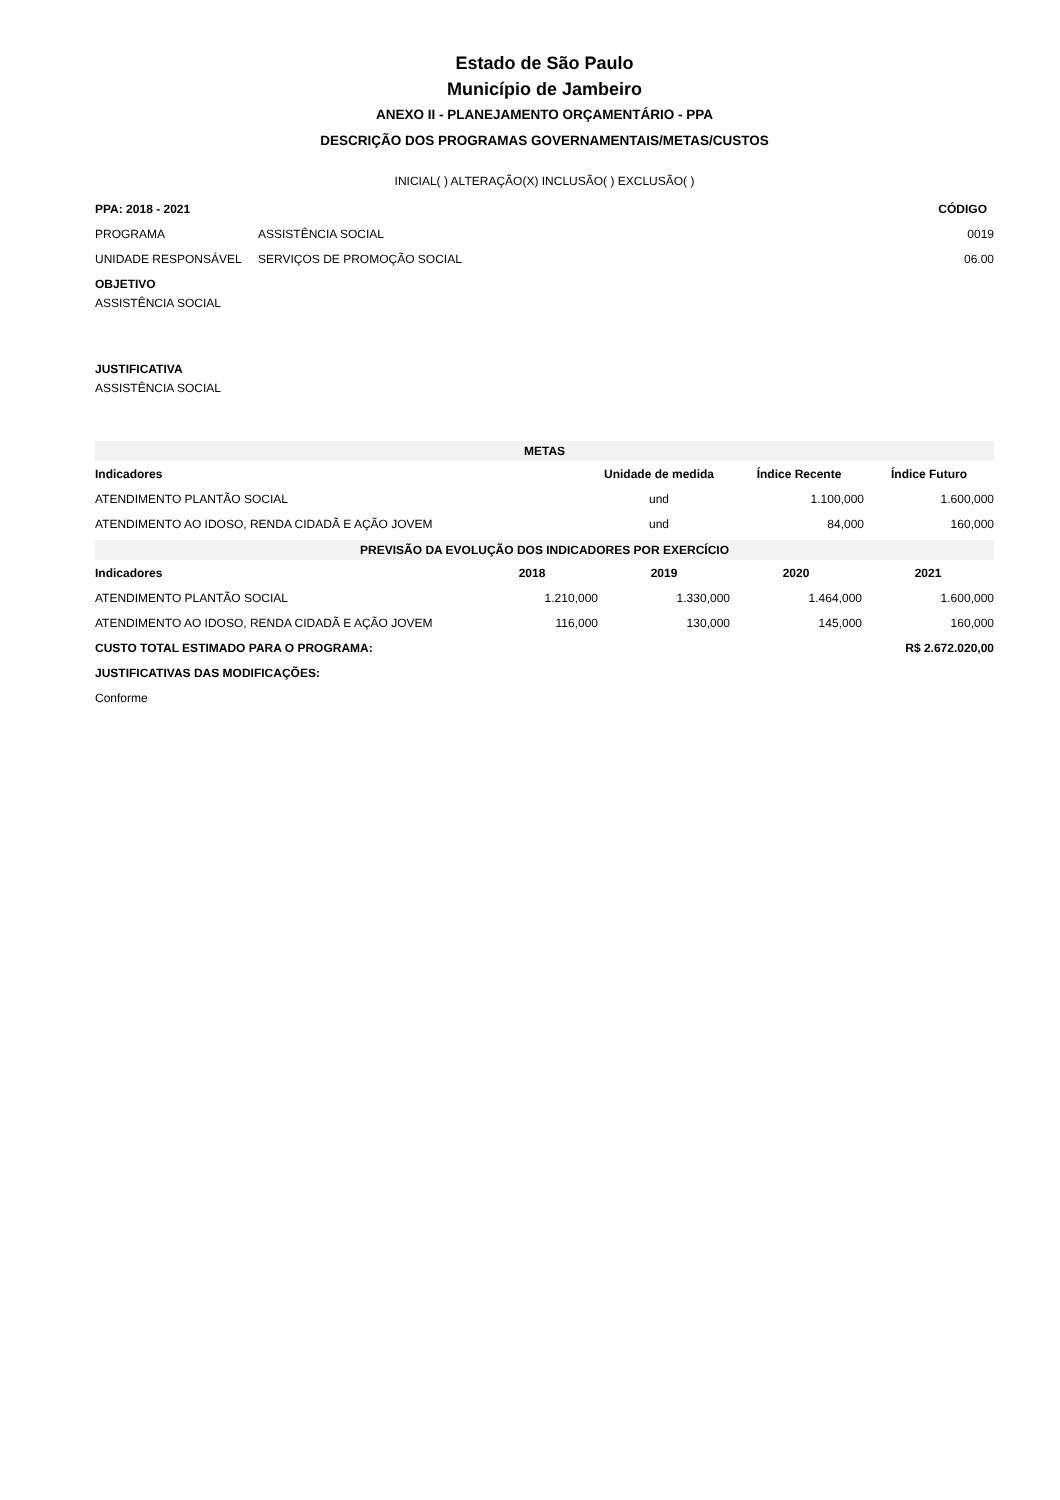Estado de São Paulo
Município de Jambeiro
ANEXO II - PLANEJAMENTO ORÇAMENTÁRIO - PPA
DESCRIÇÃO DOS PROGRAMAS GOVERNAMENTAIS/METAS/CUSTOS
INICIAL( ) ALTERAÇÃO(X) INCLUSÃO( ) EXCLUSÃO( )
| PPA: 2018 - 2021 | | CÓDIGO |
| --- | --- | --- |
| PROGRAMA | ASSISTÊNCIA SOCIAL | 0019 |
| UNIDADE RESPONSÁVEL | SERVIÇOS DE PROMOÇÃO SOCIAL | 06.00 |
| OBJETIVO | | |
| ASSISTÊNCIA SOCIAL | | |
| JUSTIFICATIVA | | |
| ASSISTÊNCIA SOCIAL | | |
| METAS | | | |
| Indicadores | Unidade de medida | Índice Recente | Índice Futuro |
| ATENDIMENTO PLANTÃO SOCIAL | und | 1.100,000 | 1.600,000 |
| ATENDIMENTO AO IDOSO, RENDA CIDADÃ E AÇÃO JOVEM | und | 84,000 | 160,000 |
| PREVISÃO DA EVOLUÇÃO DOS INDICADORES POR EXERCÍCIO | | | | |
| Indicadores | 2018 | 2019 | 2020 | 2021 |
| ATENDIMENTO PLANTÃO SOCIAL | 1.210,000 | 1.330,000 | 1.464,000 | 1.600,000 |
| ATENDIMENTO AO IDOSO, RENDA CIDADÃ E AÇÃO JOVEM | 116,000 | 130,000 | 145,000 | 160,000 |
| CUSTO TOTAL ESTIMADO PARA O PROGRAMA: | | | R$ 2.672.020,00 | |
| JUSTIFICATIVAS DAS MODIFICAÇÕES: | | | | |
| Conforme | | | | |